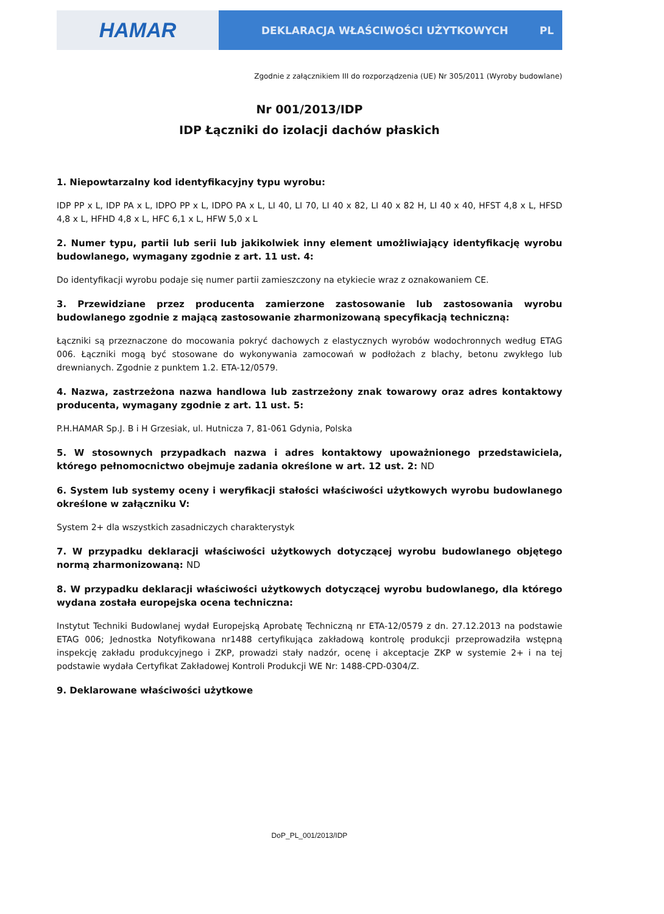HAMAR
DEKLARACJA WŁAŚCIWOŚCI UŻYTKOWYCH PL
Zgodnie z załącznikiem III do rozporządzenia (UE) Nr 305/2011 (Wyroby budowlane)
Nr 001/2013/IDP
IDP Łączniki do izolacji dachów płaskich
1. Niepowtarzalny kod identyfikacyjny typu wyrobu:
IDP PP x L, IDP PA x L, IDPO PP x L, IDPO PA x L, LI 40, LI 70, LI 40 x 82, LI 40 x 82 H, LI 40 x 40, HFST 4,8 x L, HFSD 4,8 x L, HFHD 4,8 x L, HFC 6,1 x L, HFW 5,0 x L
2. Numer typu, partii lub serii lub jakikolwiek inny element umożliwiający identyfikację wyrobu budowlanego, wymagany zgodnie z art. 11 ust. 4:
Do identyfikacji wyrobu podaje się numer partii zamieszczony na etykiecie wraz z oznakowaniem CE.
3. Przewidziane przez producenta zamierzone zastosowanie lub zastosowania wyrobu budowlanego zgodnie z mającą zastosowanie zharmonizowaną specyfikacją techniczną:
Łączniki są przeznaczone do mocowania pokryć dachowych z elastycznych wyrobów wodochronnych według ETAG 006. Łączniki mogą być stosowane do wykonywania zamocowań w podłożach z blachy, betonu zwykłego lub drewnianych. Zgodnie z punktem 1.2. ETA-12/0579.
4. Nazwa, zastrzeżona nazwa handlowa lub zastrzeżony znak towarowy oraz adres kontaktowy producenta, wymagany zgodnie z art. 11 ust. 5:
P.H.HAMAR Sp.J. B i H Grzesiak, ul. Hutnicza 7, 81-061 Gdynia, Polska
5. W stosownych przypadkach nazwa i adres kontaktowy upoważnionego przedstawiciela, którego pełnomocnictwo obejmuje zadania określone w art. 12 ust. 2: ND
6. System lub systemy oceny i weryfikacji stałości właściwości użytkowych wyrobu budowlanego określone w załączniku V:
System 2+ dla wszystkich zasadniczych charakterystyk
7. W przypadku deklaracji właściwości użytkowych dotyczącej wyrobu budowlanego objętego normą zharmonizowaną: ND
8. W przypadku deklaracji właściwości użytkowych dotyczącej wyrobu budowlanego, dla którego wydana została europejska ocena techniczna:
Instytut Techniki Budowlanej wydał Europejską Aprobatę Techniczną nr ETA-12/0579 z dn. 27.12.2013 na podstawie ETAG 006; Jednostka Notyfikowana nr1488 certyfikująca zakładową kontrolę produkcji przeprowadziła wstępną inspekcję zakładu produkcyjnego i ZKP, prowadzi stały nadzór, ocenę i akceptacje ZKP w systemie 2+ i na tej podstawie wydała Certyfikat Zakładowej Kontroli Produkcji WE Nr: 1488-CPD-0304/Z.
9. Deklarowane właściwości użytkowe
DoP_PL_001/2013/IDP